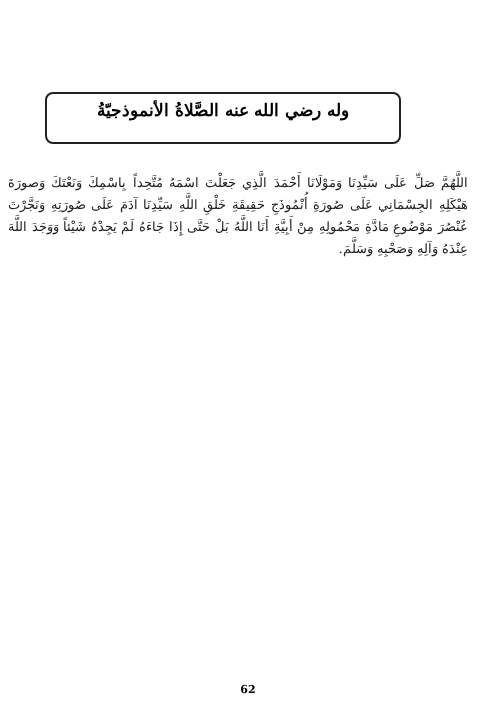وله رضي الله عنه الصَّلاةُ الأنموذجيّةُ
اللَّهُمَّ صَلِّ عَلَى سَيِّدِنَا وَمَوْلَانَا أَحْمَدَ الَّذِي جَعَلْتَ اسْمَهُ مُتَّحِداً بِاسْمِكَ وَنَعْتَكَ وَصورَةَ هَيْكَلِهِ الجِسْمَانِي عَلَى صُورَةِ أُنْمُوذَجِ حَقِيقَةِ خَلْقِ اللَّهِ سَيِّدِنَا آدَمَ عَلَى صُورَتِهِ وَنَجَّرْتَ عُنْصُرَ مَوْضُوعِ مَادَّةِ مَحْمُولِهِ مِنْ أَبِيَّةِ أَنَا اللَّهُ بَلْ حَتَّى إِذَا جَاءَهُ لَمْ يَجِدْهُ شَيْئاً وَوَجَدَ اللَّهَ عِنْدَهُ وَآلِهِ وَصَحْبِهِ وَسَلَّمَ.
62